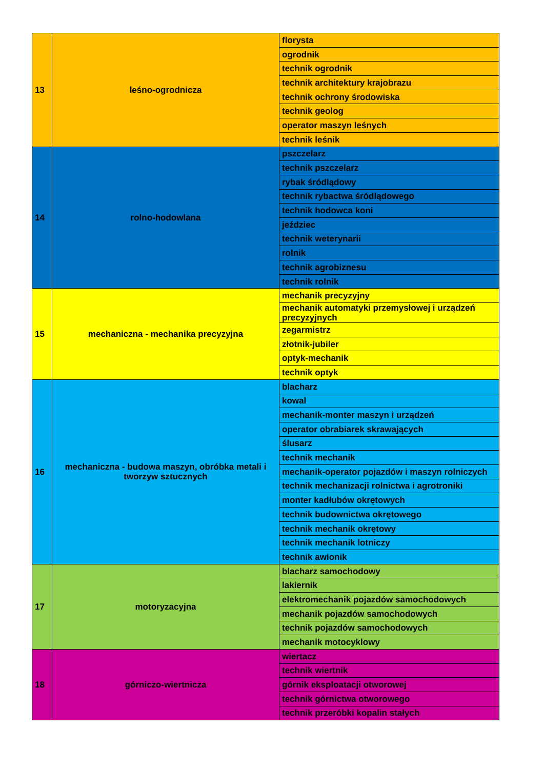| 13 | leśno-ogrodnicza | florysta |
| | | ogrodnik |
| | | technik ogrodnik |
| | | technik architektury krajobrazu |
| | | technik ochrony środowiska |
| | | technik geolog |
| | | operator maszyn leśnych |
| | | technik leśnik |
| 14 | rolno-hodowlana | pszczelarz |
| | | technik pszczelarz |
| | | rybak śródlądowy |
| | | technik rybactwa śródlądowego |
| | | technik hodowca koni |
| | | jeździec |
| | | technik weterynarii |
| | | rolnik |
| | | technik agrobiznesu |
| | | technik rolnik |
| 15 | mechaniczna - mechanika precyzyjna | mechanik precyzyjny |
| | | mechanik automatyki przemysłowej i urządzeń precyzyjnych |
| | | zegarmistrz |
| | | złotnik-jubiler |
| | | optyk-mechanik |
| | | technik optyk |
| 16 | mechaniczna - budowa maszyn, obróbka metali i tworzyw sztucznych | blacharz |
| | | kowal |
| | | mechanik-monter maszyn i urządzeń |
| | | operator obrabiarek skrawających |
| | | ślusarz |
| | | technik mechanik |
| | | mechanik-operator pojazdów i maszyn rolniczych |
| | | technik mechanizacji rolnictwa i agrotroniki |
| | | monter kadłubów okrętowych |
| | | technik budownictwa okrętowego |
| | | technik mechanik okrętowy |
| | | technik mechanik lotniczy |
| | | technik awionik |
| 17 | motoryzacyjna | blacharz samochodowy |
| | | lakiernik |
| | | elektromechanik pojazdów samochodowych |
| | | mechanik pojazdów samochodowych |
| | | technik pojazdów samochodowych |
| | | mechanik motocyklowy |
| 18 | górniczo-wiertnicza | wiertacz |
| | | technik wiertnik |
| | | górnik eksploatacji otworowej |
| | | technik górnictwa otworowego |
| | | technik przeróbki kopalin stałych |